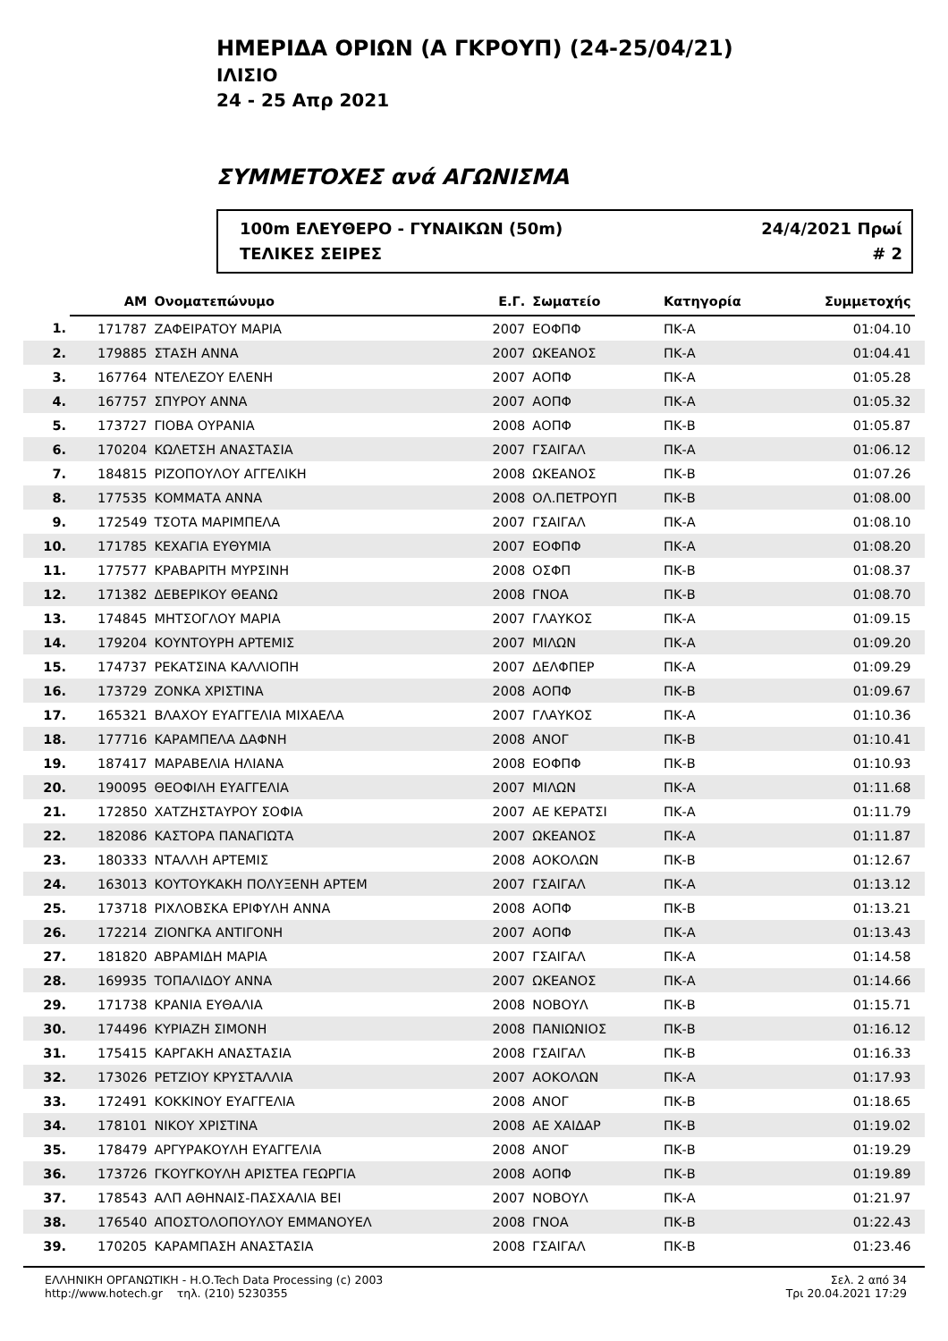ΗΜΕΡΙΔΑ ΟΡΙΩΝ (Α ΓΚΡΟΥΠ) (24-25/04/21)
ΙΛΙΣΙΟ
24 - 25 Απρ 2021
ΣΥΜΜΕΤΟΧΕΣ ανά ΑΓΩΝΙΣΜΑ
100m ΕΛΕΥΘΕΡΟ - ΓΥΝΑΙΚΩΝ (50m)
ΤΕΛΙΚΕΣ ΣΕΙΡΕΣ
24/4/2021 Πρωί
# 2
| | ΑΜ | Ονοματεπώνυμο | Ε.Γ. | Σωματείο | Κατηγορία | Συμμετοχής | |
| --- | --- | --- | --- | --- | --- | --- | --- |
| 1. | 171787 | ΖΑΦΕΙΡΑΤΟΥ ΜΑΡΙΑ | 2007 | ΕΟΦΠΦ | ΠΚ-Α | 01:04.10 | |
| 2. | 179885 | ΣΤΑΣΗ ΑΝΝΑ | 2007 | ΩΚΕΑΝΟΣ | ΠΚ-Α | 01:04.41 | |
| 3. | 167764 | ΝΤΕΛΕΖΟΥ ΕΛΕΝΗ | 2007 | ΑΟΠΦ | ΠΚ-Α | 01:05.28 | |
| 4. | 167757 | ΣΠΥΡΟΥ ΑΝΝΑ | 2007 | ΑΟΠΦ | ΠΚ-Α | 01:05.32 | |
| 5. | 173727 | ΓΙΟΒΑ ΟΥΡΑΝΙΑ | 2008 | ΑΟΠΦ | ΠΚ-Β | 01:05.87 | |
| 6. | 170204 | ΚΩΛΕΤΣΗ ΑΝΑΣΤΑΣΙΑ | 2007 | ΓΣΑΙΓΑΛ | ΠΚ-Α | 01:06.12 | |
| 7. | 184815 | ΡΙΖΟΠΟΥΛΟΥ ΑΓΓΕΛΙΚΗ | 2008 | ΩΚΕΑΝΟΣ | ΠΚ-Β | 01:07.26 | |
| 8. | 177535 | ΚΟΜΜΑΤΑ ΑΝΝΑ | 2008 | ΟΛ.ΠΕΤΡΟΥΠ | ΠΚ-Β | 01:08.00 | |
| 9. | 172549 | ΤΣΟΤΑ ΜΑΡΙΜΠΕΛΑ | 2007 | ΓΣΑΙΓΑΛ | ΠΚ-Α | 01:08.10 | |
| 10. | 171785 | ΚΕΧΑΓΙΑ ΕΥΘΥΜΙΑ | 2007 | ΕΟΦΠΦ | ΠΚ-Α | 01:08.20 | |
| 11. | 177577 | ΚΡΑΒΑΡΙΤΗ ΜΥΡΣΙΝΗ | 2008 | ΟΣΦΠ | ΠΚ-Β | 01:08.37 | |
| 12. | 171382 | ΔΕΒΕΡΙΚΟΥ ΘΕΑΝΩ | 2008 | ΓΝΟΑ | ΠΚ-Β | 01:08.70 | |
| 13. | 174845 | ΜΗΤΣΟΓΛΟΥ ΜΑΡΙΑ | 2007 | ΓΛΑΥΚΟΣ | ΠΚ-Α | 01:09.15 | |
| 14. | 179204 | ΚΟΥΝΤΟΥΡΗ ΑΡΤΕΜΙΣ | 2007 | ΜΙΛΩΝ | ΠΚ-Α | 01:09.20 | |
| 15. | 174737 | ΡΕΚΑΤΣΙΝΑ ΚΑΛΛΙΟΠΗ | 2007 | ΔΕΛΦΠΕΡ | ΠΚ-Α | 01:09.29 | |
| 16. | 173729 | ΖΟΝΚΑ ΧΡΙΣΤΙΝΑ | 2008 | ΑΟΠΦ | ΠΚ-Β | 01:09.67 | |
| 17. | 165321 | ΒΛΑΧΟΥ ΕΥΑΓΓΕΛΙΑ ΜΙΧΑΕΛΑ | 2007 | ΓΛΑΥΚΟΣ | ΠΚ-Α | 01:10.36 | |
| 18. | 177716 | ΚΑΡΑΜΠΕΛΑ ΔΑΦΝΗ | 2008 | ΑΝΟΓ | ΠΚ-Β | 01:10.41 | |
| 19. | 187417 | ΜΑΡΑΒΕΛΙΑ ΗΛΙΑΝΑ | 2008 | ΕΟΦΠΦ | ΠΚ-Β | 01:10.93 | |
| 20. | 190095 | ΘΕΟΦΙΛΗ ΕΥΑΓΓΕΛΙΑ | 2007 | ΜΙΛΩΝ | ΠΚ-Α | 01:11.68 | |
| 21. | 172850 | ΧΑΤΖΗΣΤΑΥΡΟΥ ΣΟΦΙΑ | 2007 | ΑΕ ΚΕΡΑΤΣΙ | ΠΚ-Α | 01:11.79 | |
| 22. | 182086 | ΚΑΣΤΟΡΑ ΠΑΝΑΓΙΩΤΑ | 2007 | ΩΚΕΑΝΟΣ | ΠΚ-Α | 01:11.87 | |
| 23. | 180333 | ΝΤΑΛΛΗ ΑΡΤΕΜΙΣ | 2008 | ΑΟΚΟΛΩΝ | ΠΚ-Β | 01:12.67 | |
| 24. | 163013 | ΚΟΥΤΟΥΚΑΚΗ ΠΟΛΥΞΕΝΗ ΑΡΤΕΜ | 2007 | ΓΣΑΙΓΑΛ | ΠΚ-Α | 01:13.12 | |
| 25. | 173718 | ΡΙΧΛΟΒΣΚΑ ΕΡΙΦΥΛΗ ΑΝΝΑ | 2008 | ΑΟΠΦ | ΠΚ-Β | 01:13.21 | |
| 26. | 172214 | ΖΙΟΝΓΚΑ ΑΝΤΙΓΟΝΗ | 2007 | ΑΟΠΦ | ΠΚ-Α | 01:13.43 | |
| 27. | 181820 | ΑΒΡΑΜΙΔΗ ΜΑΡΙΑ | 2007 | ΓΣΑΙΓΑΛ | ΠΚ-Α | 01:14.58 | |
| 28. | 169935 | ΤΟΠΑΛΙΔΟΥ ΑΝΝΑ | 2007 | ΩΚΕΑΝΟΣ | ΠΚ-Α | 01:14.66 | |
| 29. | 171738 | ΚΡΑΝΙΑ ΕΥΘΑΛΙΑ | 2008 | ΝΟΒΟΥΛ | ΠΚ-Β | 01:15.71 | |
| 30. | 174496 | ΚΥΡΙΑΖΗ ΣΙΜΟΝΗ | 2008 | ΠΑΝΙΩΝΙΟΣ | ΠΚ-Β | 01:16.12 | |
| 31. | 175415 | ΚΑΡΓΑΚΗ ΑΝΑΣΤΑΣΙΑ | 2008 | ΓΣΑΙΓΑΛ | ΠΚ-Β | 01:16.33 | |
| 32. | 173026 | ΡΕΤΖΙΟΥ ΚΡΥΣΤΑΛΛΙΑ | 2007 | ΑΟΚΟΛΩΝ | ΠΚ-Α | 01:17.93 | |
| 33. | 172491 | ΚΟΚΚΙΝΟΥ ΕΥΑΓΓΕΛΙΑ | 2008 | ΑΝΟΓ | ΠΚ-Β | 01:18.65 | |
| 34. | 178101 | ΝΙΚΟΥ ΧΡΙΣΤΙΝΑ | 2008 | ΑΕ ΧΑΙΔΑΡ | ΠΚ-Β | 01:19.02 | |
| 35. | 178479 | ΑΡΓΥΡΑΚΟΥΛΗ ΕΥΑΓΓΕΛΙΑ | 2008 | ΑΝΟΓ | ΠΚ-Β | 01:19.29 | |
| 36. | 173726 | ΓΚΟΥΓΚΟΥΛΗ ΑΡΙΣΤΕΑ ΓΕΩΡΓΙΑ | 2008 | ΑΟΠΦ | ΠΚ-Β | 01:19.89 | |
| 37. | 178543 | ΑΛΠ ΑΘΗΝΑΙΣ-ΠΑΣΧΑΛΙΑ ΒΕΙ | 2007 | ΝΟΒΟΥΛ | ΠΚ-Α | 01:21.97 | |
| 38. | 176540 | ΑΠΟΣΤΟΛΟΠΟΥΛΟΥ ΕΜΜΑΝΟΥΕΛ | 2008 | ΓΝΟΑ | ΠΚ-Β | 01:22.43 | |
| 39. | 170205 | ΚΑΡΑΜΠΑΣΗ ΑΝΑΣΤΑΣΙΑ | 2008 | ΓΣΑΙΓΑΛ | ΠΚ-Β | 01:23.46 | |
ΕΛΛΗΝΙΚΗ ΟΡΓΑΝΩΤΙΚΗ - Η.Ο.Tech Data Processing (c) 2003
http://www.hotech.gr τηλ. (210) 5230355
Σελ. 2 από 34
Τρι 20.04.2021 17:29